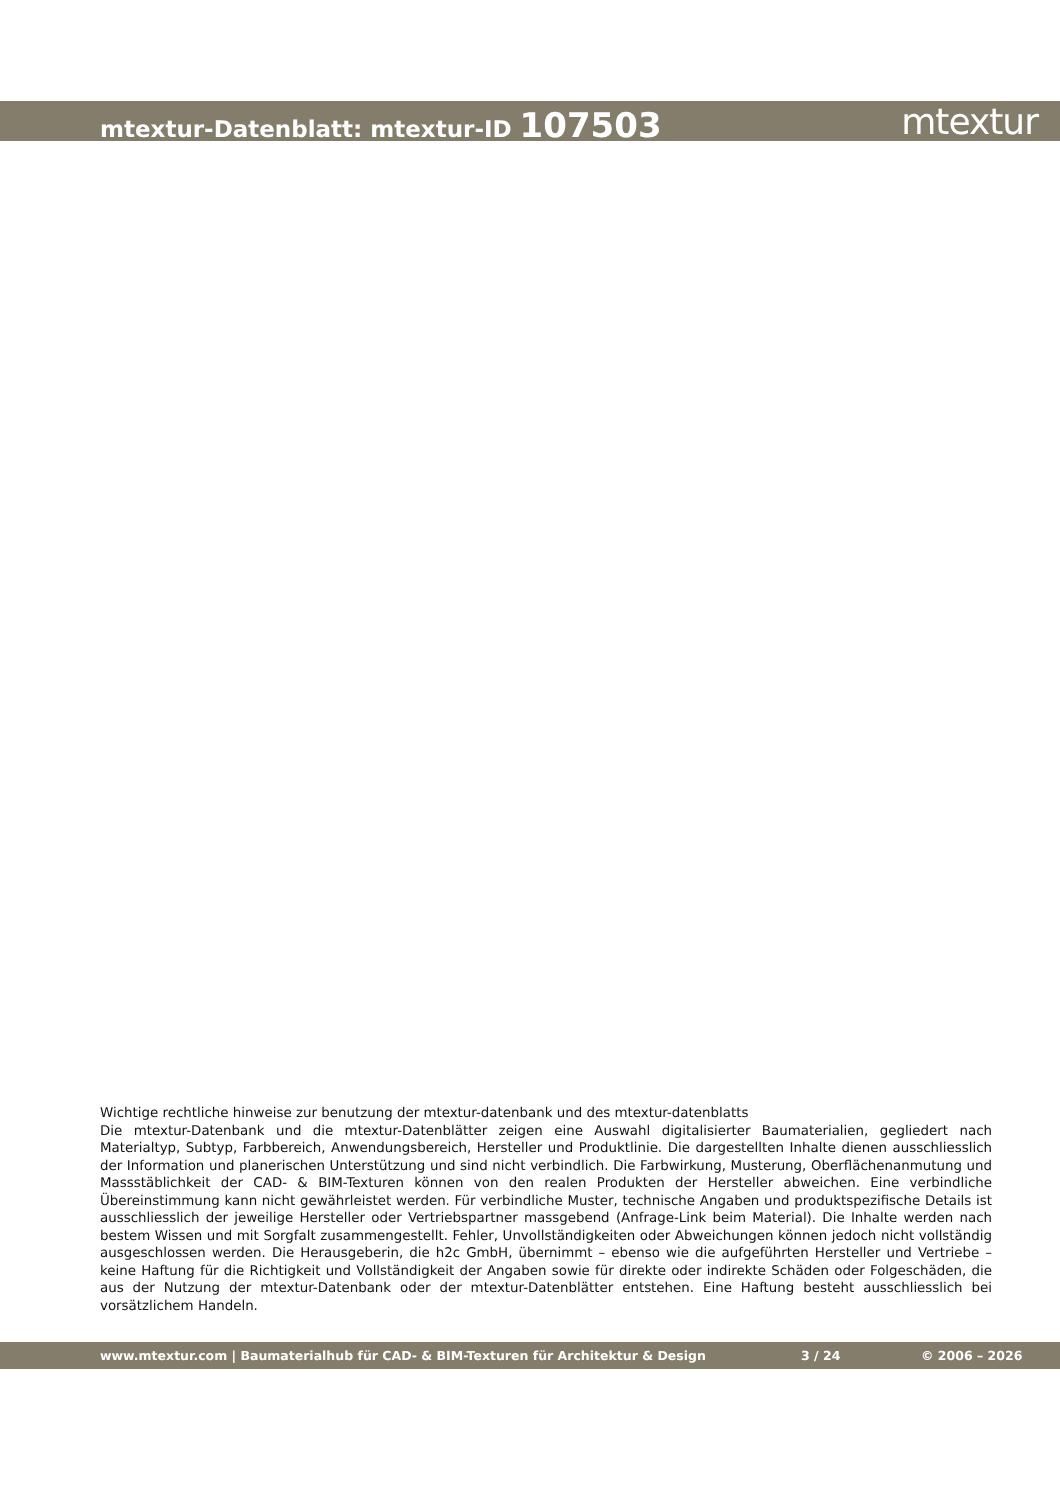mtextur-Datenblatt: mtextur-ID 107503 mtextur
Wichtige rechtliche hinweise zur benutzung der mtextur-datenbank und des mtextur-datenblatts
Die mtextur-Datenbank und die mtextur-Datenblätter zeigen eine Auswahl digitalisierter Baumaterialien, gegliedert nach Materialtyp, Subtyp, Farbbereich, Anwendungsbereich, Hersteller und Produktlinie. Die dargestellten Inhalte dienen ausschliesslich der Information und planerischen Unterstützung und sind nicht verbindlich. Die Farbwirkung, Musterung, Oberflächenanmutung und Massstäblichkeit der CAD- & BIM-Texturen können von den realen Produkten der Hersteller abweichen. Eine verbindliche Übereinstimmung kann nicht gewährleistet werden. Für verbindliche Muster, technische Angaben und produktspezifische Details ist ausschliesslich der jeweilige Hersteller oder Vertriebspartner massgebend (Anfrage-Link beim Material). Die Inhalte werden nach bestem Wissen und mit Sorgfalt zusammengestellt. Fehler, Unvollständigkeiten oder Abweichungen können jedoch nicht vollständig ausgeschlossen werden. Die Herausgeberin, die h2c GmbH, übernimmt – ebenso wie die aufgeführten Hersteller und Vertriebe – keine Haftung für die Richtigkeit und Vollständigkeit der Angaben sowie für direkte oder indirekte Schäden oder Folgeschäden, die aus der Nutzung der mtextur-Datenbank oder der mtextur-Datenblätter entstehen. Eine Haftung besteht ausschliesslich bei vorsätzlichem Handeln.
www.mtextur.com | Baumaterialhub für CAD- & BIM-Texturen für Architektur & Design 3 / 24 © 2006 – 2026